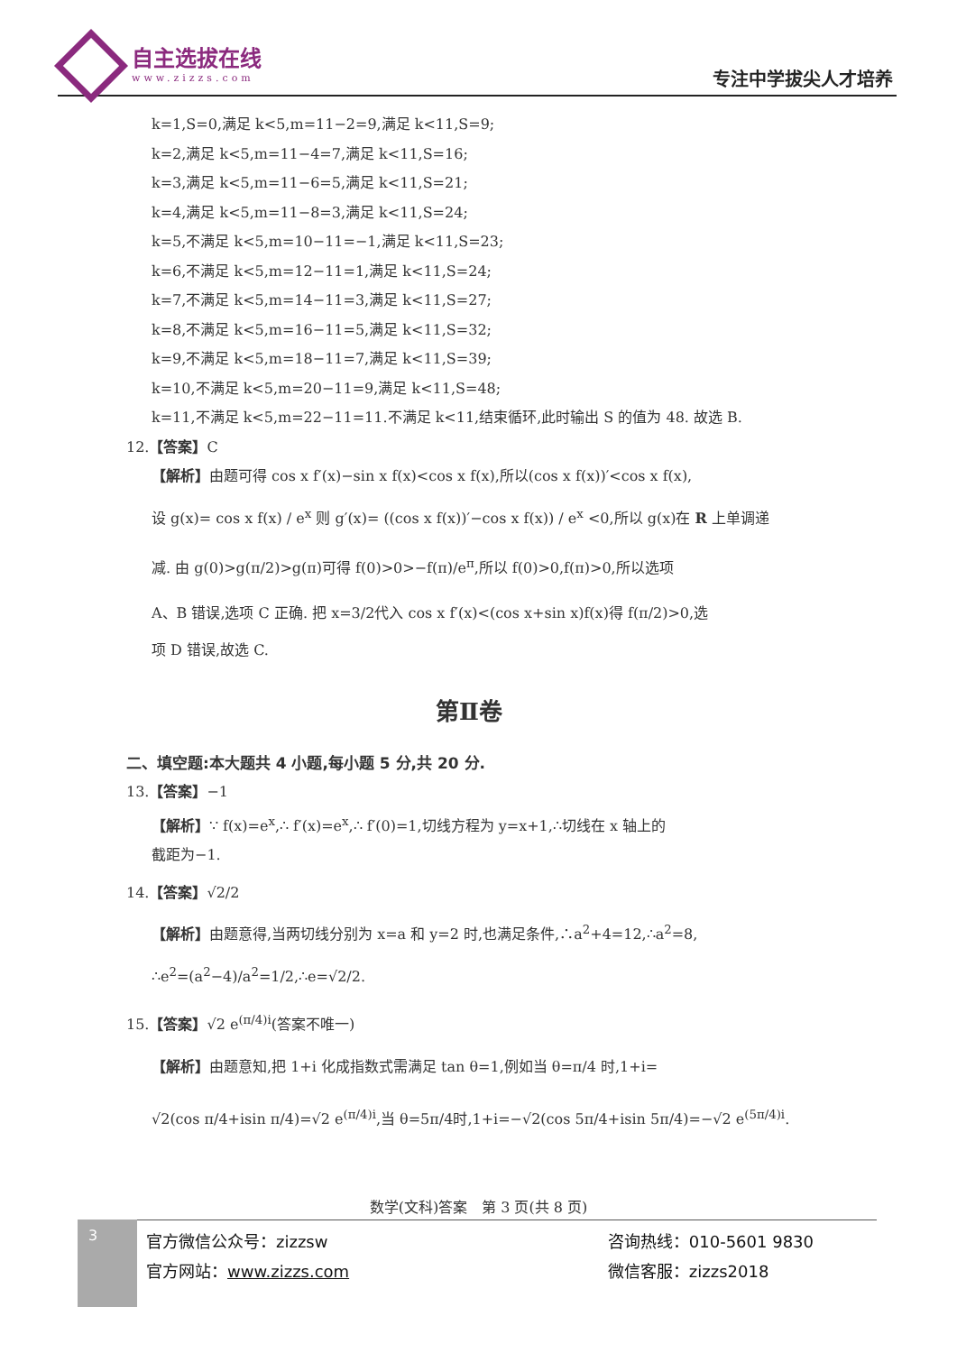自主选拔在线
www.zizzs.com
专注中学拔尖人才培养
k=1,S=0,满足 k<5,m=11−2=9,满足 k<11,S=9;
k=2,满足 k<5,m=11−4=7,满足 k<11,S=16;
k=3,满足 k<5,m=11−6=5,满足 k<11,S=21;
k=4,满足 k<5,m=11−8=3,满足 k<11,S=24;
k=5,不满足 k<5,m=10−11=−1,满足 k<11,S=23;
k=6,不满足 k<5,m=12−11=1,满足 k<11,S=24;
k=7,不满足 k<5,m=14−11=3,满足 k<11,S=27;
k=8,不满足 k<5,m=16−11=5,满足 k<11,S=32;
k=9,不满足 k<5,m=18−11=7,满足 k<11,S=39;
k=10,不满足 k<5,m=20−11=9,满足 k<11,S=48;
k=11,不满足 k<5,m=22−11=11.不满足 k<11,结束循环,此时输出 S 的值为 48. 故选 B.
12.【答案】C
【解析】由题可得 cos x f′(x)−sin x f(x)<cos x f(x),所以(cos x f(x))′<cos x f(x),
设 g(x)= cos x f(x) / e<sup>x</sup> 则 g′(x)= ((cos x f(x))′−cos x f(x)) / e<sup>x</sup> <0,所以 g(x)在 R 上单调递
减. 由 g(0)>g(π/2)>g(π)可得 f(0)>0>−f(π)/e<sup>π</sup>,所以 f(0)>0,f(π)>0,所以选项
A、B 错误,选项 C 正确. 把 x=3/2代入 cos x f′(x)<(cos x+sin x)f(x)得 f(π/2)>0,选
项 D 错误,故选 C.
第Ⅱ卷
二、填空题:本大题共 4 小题,每小题 5 分,共 20 分.
13.【答案】−1
【解析】∵ f(x)=e<sup>x</sup>,∴ f′(x)=e<sup>x</sup>,∴ f′(0)=1,切线方程为 y=x+1,∴切线在 x 轴上的
截距为−1.
14.【答案】√2/2
【解析】由题意得,当两切线分别为 x=a 和 y=2 时,也满足条件,∴a<sup>2</sup>+4=12,∴a<sup>2</sup>=8,
∴e<sup>2</sup>=(a<sup>2</sup>−4)/a<sup>2</sup>=1/2,∴e=√2/2.
15.【答案】√2 e<sup>(π/4)i</sup>(答案不唯一)
【解析】由题意知,把 1+i 化成指数式需满足 tan θ=1,例如当 θ=π/4 时,1+i=
√2(cos π/4+isin π/4)=√2 e<sup>(π/4)i</sup>,当 θ=5π/4时,1+i=−√2(cos 5π/4+isin 5π/4)=−√2 e<sup>(5π/4)i</sup>.
数学(文科)答案　第 3 页(共 8 页)
3
官方微信公众号：zizzsw
官方网站：www.zizzs.com
咨询热线：010-5601 9830
微信客服：zizzs2018